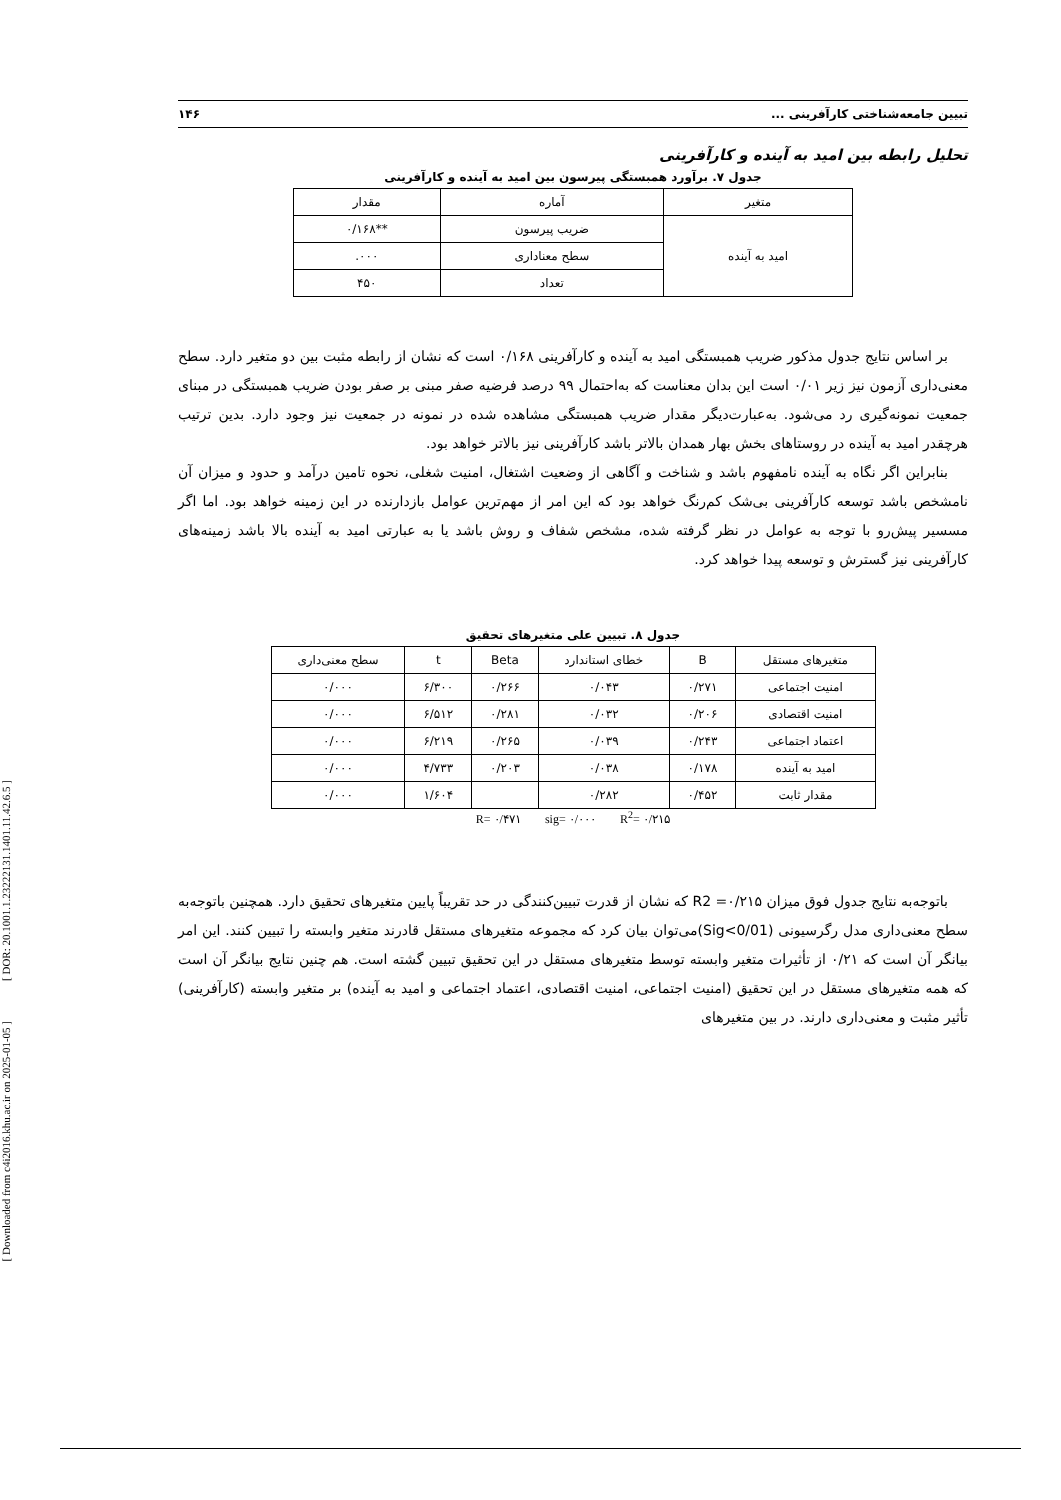[ DOR: 20.1001.1.23222131.1401.11.42.6.5 ]
[ Downloaded from c4i2016.khu.ac.ir on 2025-01-05 ]
تبیین جامعه‌شناختی کارآفرینی ... ۱۴۶
تحلیل رابطه بین امید به آینده و کارآفرینی
جدول ۷. برآورد همبستگی پیرسون بین امید به آینده و کارآفرینی
| متغیر | آماره | مقدار |
| --- | --- | --- |
| امید به آینده | ضریب پیرسون | **۰/۱۶۸ |
| | سطح معناداری | ۰۰۰. |
| | تعداد | ۴۵۰ |
بر اساس نتایج جدول مذکور ضریب همبستگی امید به آینده و کارآفرینی ۰/۱۶۸ است که نشان از رابطه مثبت بین دو متغیر دارد. سطح معنی‌داری آزمون نیز زیر ۰/۰۱ است این بدان معناست که به‌احتمال ۹۹ درصد فرضیه صفر مبنی بر صفر بودن ضریب همبستگی در مبنای جمعیت نمونه‌گیری رد می‌شود. به‌عبارت‌دیگر مقدار ضریب همبستگی مشاهده شده در نمونه در جمعیت نیز وجود دارد. بدین ترتیب هرچقدر امید به آینده در روستاهای بخش بهار همدان بالاتر باشد کارآفرینی نیز بالاتر خواهد بود.
بنابراین اگر نگاه به آینده نامفهوم باشد و شناخت و آگاهی از وضعیت اشتغال، امنیت شغلی، نحوه تامین درآمد و حدود و میزان آن نامشخص باشد توسعه کارآفرینی بی‌شک کم‌رنگ خواهد بود که این امر از مهم‌ترین عوامل بازدارنده در این زمینه خواهد بود. اما اگر مسسیر پیش‌رو با توجه به عوامل در نظر گرفته شده، مشخص شفاف و روش باشد یا به عبارتی امید به آینده بالا باشد زمینه‌های کارآفرینی نیز گسترش و توسعه پیدا خواهد کرد.
جدول ۸. تبیین علی متغیرهای تحقیق
| متغیرهای مستقل | B | خطای استاندارد | Beta | t | سطح معنی‌داری |
| --- | --- | --- | --- | --- | --- |
| امنیت اجتماعی | ۰/۲۷۱ | ۰/۰۴۳ | ۰/۲۶۶ | ۶/۳۰۰ | ۰/۰۰۰ |
| امنیت اقتصادی | ۰/۲۰۶ | ۰/۰۳۲ | ۰/۲۸۱ | ۶/۵۱۲ | ۰/۰۰۰ |
| اعتماد اجتماعی | ۰/۲۴۳ | ۰/۰۳۹ | ۰/۲۶۵ | ۶/۲۱۹ | ۰/۰۰۰ |
| امید به آینده | ۰/۱۷۸ | ۰/۰۳۸ | ۰/۲۰۳ | ۴/۷۳۳ | ۰/۰۰۰ |
| مقدار ثابت | ۰/۴۵۲ | ۰/۲۸۲ | | ۱/۶۰۴ | ۰/۰۰۰ |
R= ۰/۴۷۱ sig= ۰/۰۰۰ R<sup>2</sup>= ۰/۲۱۵
باتوجه‌به نتایج جدول فوق میزان R2 =۰/۲۱۵ که نشان از قدرت تبیین‌کنندگی در حد تقریباً پایین متغیرهای تحقیق دارد. همچنین باتوجه‌به سطح معنی‌داری مدل رگرسیونی (Sig<0/01)می‌توان بیان کرد که مجموعه متغیرهای مستقل قادرند متغیر وابسته را تبیین کنند. این امر بیانگر آن است که ۰/۲۱ از تأثیرات متغیر وابسته توسط متغیرهای مستقل در این تحقیق تبیین گشته است. هم چنین نتایج بیانگر آن است که همه متغیرهای مستقل در این تحقیق (امنیت اجتماعی، امنیت اقتصادی، اعتماد اجتماعی و امید به آینده) بر متغیر وابسته (کارآفرینی) تأثیر مثبت و معنی‌داری دارند. در بین متغیرهای